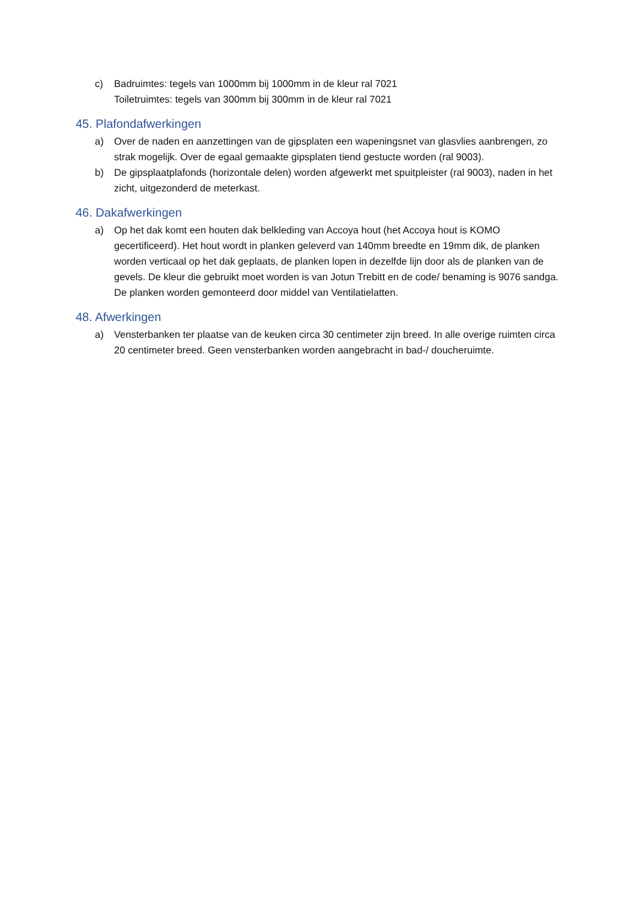c) Badruimtes: tegels van 1000mm bij 1000mm in de kleur ral 7021
Toiletruimtes: tegels van 300mm bij 300mm in de kleur ral 7021
45. Plafondafwerkingen
a) Over de naden en aanzettingen van de gipsplaten een wapeningsnet van glasvlies aanbrengen, zo strak mogelijk. Over de egaal gemaakte gipsplaten tiend gestucte worden (ral 9003).
b) De gipsplaatplafonds (horizontale delen) worden afgewerkt met spuitpleister (ral 9003), naden in het zicht, uitgezonderd de meterkast.
46. Dakafwerkingen
a) Op het dak komt een houten dak belkleding van Accoya hout (het Accoya hout is KOMO gecertificeerd). Het hout wordt in planken geleverd van 140mm breedte en 19mm dik, de planken worden verticaal op het dak geplaats, de planken lopen in dezelfde lijn door als de planken van de gevels. De kleur die gebruikt moet worden is van Jotun Trebitt en de code/ benaming is 9076 sandga. De planken worden gemonteerd door middel van Ventilatielatten.
48. Afwerkingen
a) Vensterbanken ter plaatse van de keuken circa 30 centimeter zijn breed. In alle overige ruimten circa 20 centimeter breed. Geen vensterbanken worden aangebracht in bad-/ doucheruimte.